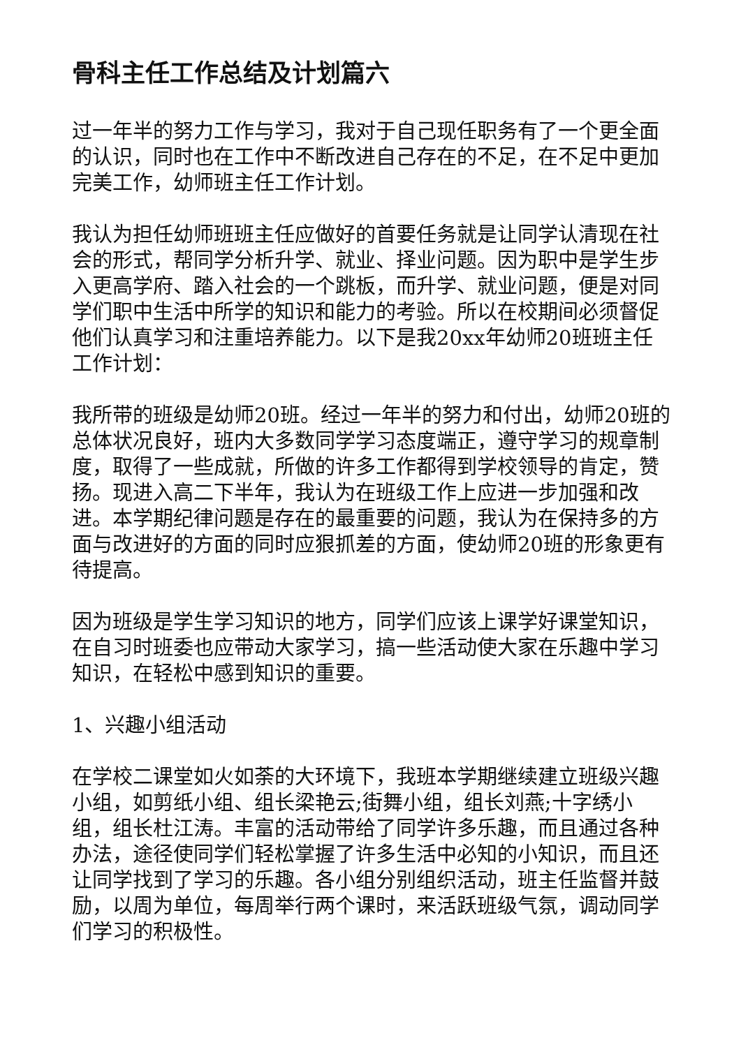骨科主任工作总结及计划篇六
过一年半的努力工作与学习，我对于自己现任职务有了一个更全面的认识，同时也在工作中不断改进自己存在的不足，在不足中更加完美工作，幼师班主任工作计划。
我认为担任幼师班班主任应做好的首要任务就是让同学认清现在社会的形式，帮同学分析升学、就业、择业问题。因为职中是学生步入更高学府、踏入社会的一个跳板，而升学、就业问题，便是对同学们职中生活中所学的知识和能力的考验。所以在校期间必须督促他们认真学习和注重培养能力。以下是我20xx年幼师20班班主任工作计划：
我所带的班级是幼师20班。经过一年半的努力和付出，幼师20班的总体状况良好，班内大多数同学学习态度端正，遵守学习的规章制度，取得了一些成就，所做的许多工作都得到学校领导的肯定，赞扬。现进入高二下半年，我认为在班级工作上应进一步加强和改进。本学期纪律问题是存在的最重要的问题，我认为在保持多的方面与改进好的方面的同时应狠抓差的方面，使幼师20班的形象更有待提高。
因为班级是学生学习知识的地方，同学们应该上课学好课堂知识，在自习时班委也应带动大家学习，搞一些活动使大家在乐趣中学习知识，在轻松中感到知识的重要。
1、兴趣小组活动
在学校二课堂如火如荼的大环境下，我班本学期继续建立班级兴趣小组，如剪纸小组、组长梁艳云;街舞小组，组长刘燕;十字绣小组，组长杜江涛。丰富的活动带给了同学许多乐趣，而且通过各种办法，途径使同学们轻松掌握了许多生活中必知的小知识，而且还让同学找到了学习的乐趣。各小组分别组织活动，班主任监督并鼓励，以周为单位，每周举行两个课时，来活跃班级气氛，调动同学们学习的积极性。